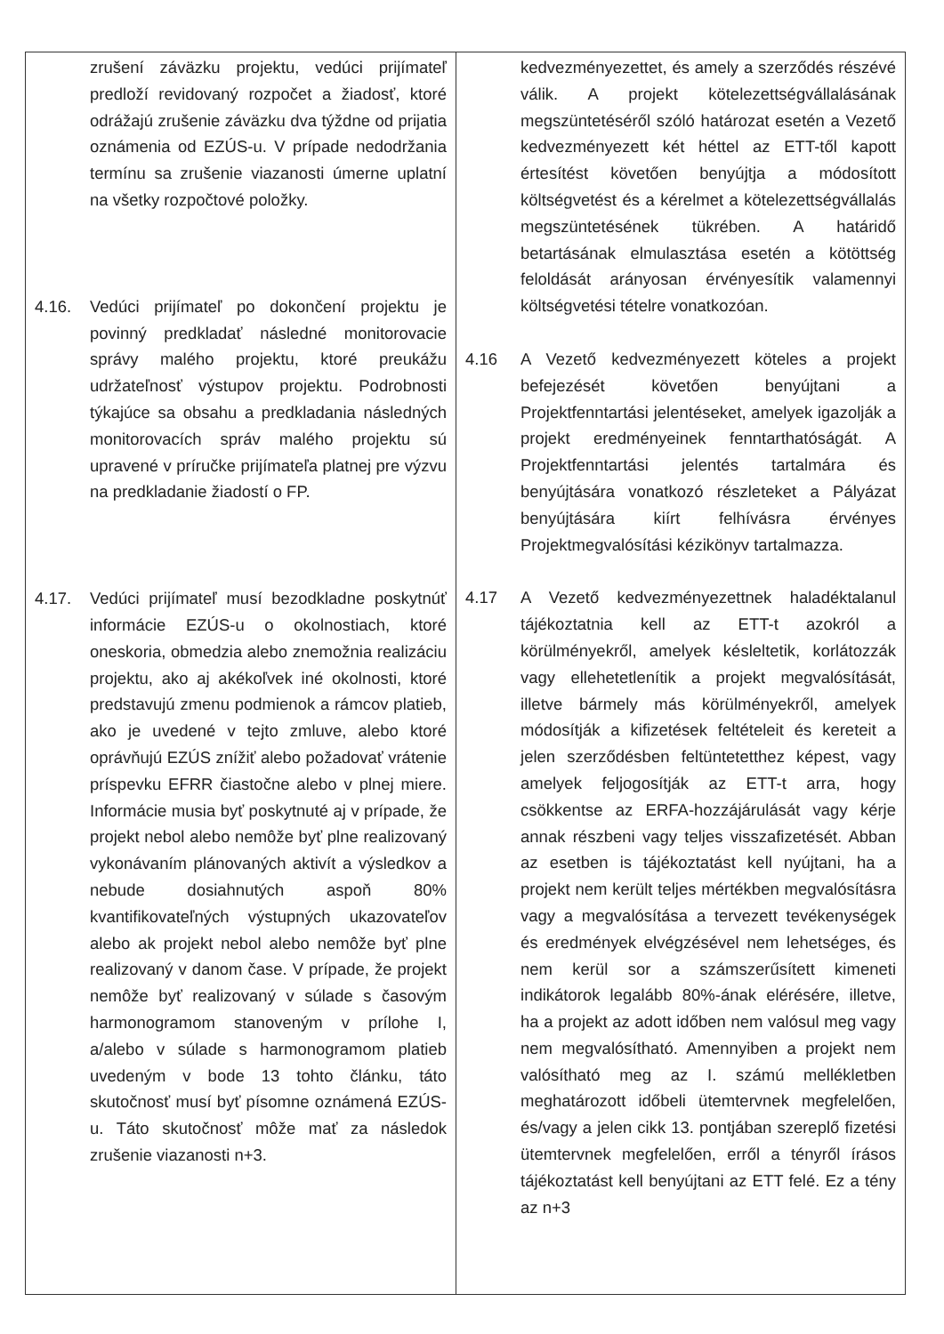| zrušení záväzku projektu, vedúci prijímateľ predloží revidovaný rozpočet a žiadosť, ktoré odrážajú zrušenie záväzku dva týždne od prijatia oznámenia od EZÚS-u. V prípade nedodržania termínu sa zrušenie viazanosti úmerne uplatní na všetky rozpočtové položky. 4.16. Vedúci prijímateľ po dokončení projektu je povinný predkladať následné monitorovacie správy malého projektu, ktoré preukážu udržateľnosť výstupov projektu. Podrobnosti týkajúce sa obsahu a predkladania následných monitorovacích správ malého projektu sú upravené v príručke prijímateľa platnej pre výzvu na predkladanie žiadostí o FP. 4.17. Vedúci prijímateľ musí bezodkladne poskytnúť informácie EZÚS-u o okolnostiach, ktoré oneskoria, obmedzia alebo znemožnia realizáciu projektu, ako aj akékoľvek iné okolnosti, ktoré predstavujú zmenu podmienok a rámcov platieb, ako je uvedené v tejto zmluve, alebo ktoré oprávňujú EZÚS znížiť alebo požadovať vrátenie príspevku EFRR čiastočne alebo v plnej miere. Informácie musia byť poskytnuté aj v prípade, že projekt nebol alebo nemôže byť plne realizovaný vykonávaním plánovaných aktivít a výsledkov a nebude dosiahnutých aspoň 80% kvantifikovateľných výstupných ukazovateľov alebo ak projekt nebol alebo nemôže byť plne realizovaný v danom čase. V prípade, že projekt nemôže byť realizovaný v súlade s časovým harmonogramom stanoveným v prílohe I, a/alebo v súlade s harmonogramom platieb uvedeným v bode 13 tohto článku, táto skutočnosť musí byť písomne oznámená EZÚS-u. Táto skutočnosť môže mať za následok zrušenie viazanosti n+3. | kedvezményezettet, és amely a szerződés részévé válik. A projekt kötelezettségvállalásának megszüntetéséről szóló határozat esetén a Vezető kedvezményezett két héttel az ETT-től kapott értesítést követően benyújtja a módosított költségvetést és a kérelmet a kötelezettségvállalás megszüntetésének tükrében. A határidő betartásának elmulasztása esetén a kötöttség feloldását arányosan érvényesítik valamennyi költségvetési tételre vonatkozóan. 4.16 A Vezető kedvezményezett köteles a projekt befejezését követően benyújtani a Projektfenntartási jelentéseket, amelyek igazolják a projekt eredményeinek fenntarthatóságát. A Projektfenntartási jelentés tartalmára és benyújtására vonatkozó részleteket a Pályázat benyújtására kiírt felhívásra érvényes Projektmegvalósítási kézikönyv tartalmazza. 4.17 A Vezető kedvezményezettnek haladéktalanul tájékoztatnia kell az ETT-t azokról a körülményekről, amelyek késleltetik, korlátozzák vagy ellehetetlenítik a projekt megvalósítását, illetve bármely más körülményekről, amelyek módosítják a kifizetések feltételeit és kereteit a jelen szerződésben feltüntetetthez képest, vagy amelyek feljogosítják az ETT-t arra, hogy csökkentse az ERFA-hozzájárulását vagy kérje annak részbeni vagy teljes visszafizetését. Abban az esetben is tájékoztatást kell nyújtani, ha a projekt nem került teljes mértékben megvalósításra vagy a megvalósítása a tervezett tevékenységek és eredmények elvégzésével nem lehetséges, és nem kerül sor a számszerűsített kimeneti indikátorok legalább 80%-ának elérésére, illetve, ha a projekt az adott időben nem valósul meg vagy nem megvalósítható. Amennyiben a projekt nem valósítható meg az I. számú mellékletben meghatározott időbeli ütemtervnek megfelelően, és/vagy a jelen cikk 13. pontjában szereplő fizetési ütemtervnek megfelelően, erről a tényről írásos tájékoztatást kell benyújtani az ETT felé. Ez a tény az n+3 |